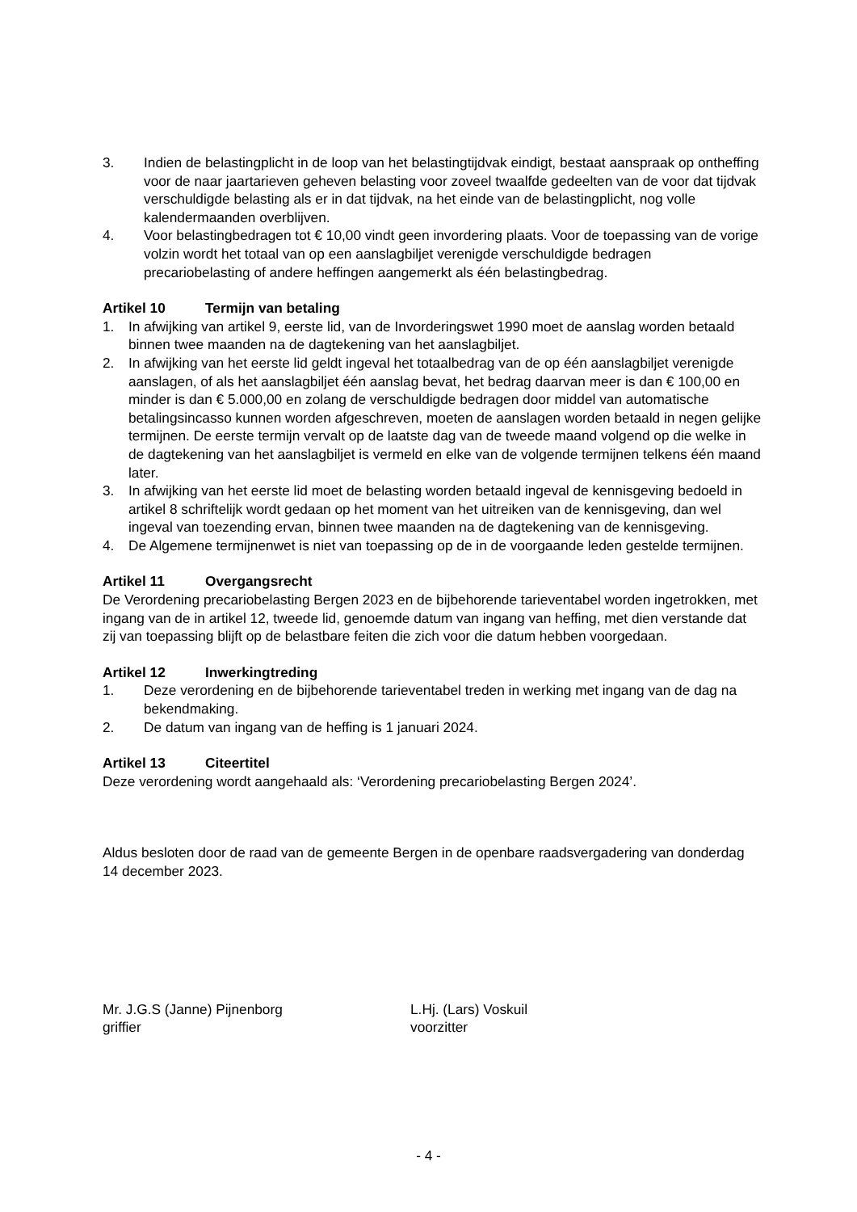3. Indien de belastingplicht in de loop van het belastingtijdvak eindigt, bestaat aanspraak op ontheffing voor de naar jaartarieven geheven belasting voor zoveel twaalfde gedeelten van de voor dat tijdvak verschuldigde belasting als er in dat tijdvak, na het einde van de belastingplicht, nog volle kalendermaanden overblijven.
4. Voor belastingbedragen tot € 10,00 vindt geen invordering plaats. Voor de toepassing van de vorige volzin wordt het totaal van op een aanslagbiljet verenigde verschuldigde bedragen precariobelasting of andere heffingen aangemerkt als één belastingbedrag.
Artikel 10 Termijn van betaling
1. In afwijking van artikel 9, eerste lid, van de Invorderingswet 1990 moet de aanslag worden betaald binnen twee maanden na de dagtekening van het aanslagbiljet.
2. In afwijking van het eerste lid geldt ingeval het totaalbedrag van de op één aanslagbiljet verenigde aanslagen, of als het aanslagbiljet één aanslag bevat, het bedrag daarvan meer is dan € 100,00 en minder is dan € 5.000,00 en zolang de verschuldigde bedragen door middel van automatische betalingsincasso kunnen worden afgeschreven, moeten de aanslagen worden betaald in negen gelijke termijnen. De eerste termijn vervalt op de laatste dag van de tweede maand volgend op die welke in de dagtekening van het aanslagbiljet is vermeld en elke van de volgende termijnen telkens één maand later.
3. In afwijking van het eerste lid moet de belasting worden betaald ingeval de kennisgeving bedoeld in artikel 8 schriftelijk wordt gedaan op het moment van het uitreiken van de kennisgeving, dan wel ingeval van toezending ervan, binnen twee maanden na de dagtekening van de kennisgeving.
4. De Algemene termijnenwet is niet van toepassing op de in de voorgaande leden gestelde termijnen.
Artikel 11 Overgangsrecht
De Verordening precariobelasting Bergen 2023 en de bijbehorende tarieventabel worden ingetrokken, met ingang van de in artikel 12, tweede lid, genoemde datum van ingang van heffing, met dien verstande dat zij van toepassing blijft op de belastbare feiten die zich voor die datum hebben voorgedaan.
Artikel 12 Inwerkingtreding
1. Deze verordening en de bijbehorende tarieventabel treden in werking met ingang van de dag na bekendmaking.
2. De datum van ingang van de heffing is 1 januari 2024.
Artikel 13 Citeertitel
Deze verordening wordt aangehaald als: ‘Verordening precariobelasting Bergen 2024’.
Aldus besloten door de raad van de gemeente Bergen in de openbare raadsvergadering van donderdag 14 december 2023.
Mr. J.G.S (Janne) Pijnenborg
griffier
L.Hj. (Lars) Voskuil
voorzitter
- 4 -